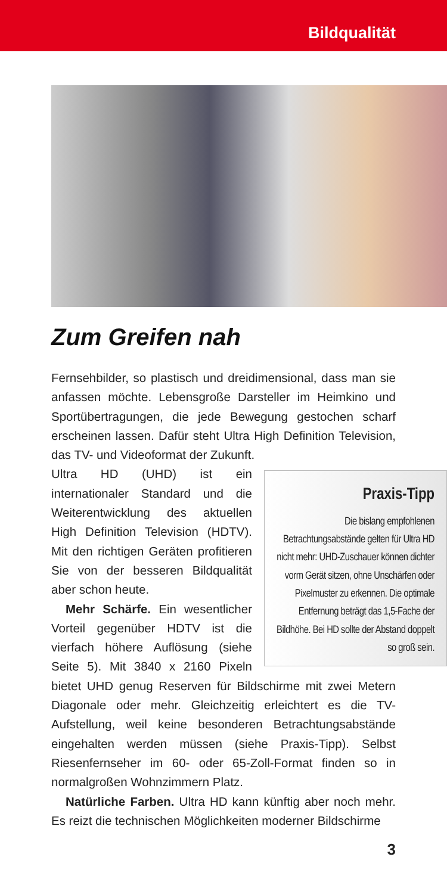Bildqualität
Zum Greifen nah
Fernsehbilder, so plastisch und dreidimensional, dass man sie anfassen möchte. Lebensgroße Darsteller im Heimkino und Sportübertragungen, die jede Bewegung gestochen scharf erscheinen lassen. Dafür steht Ultra High Definition Television, das TV- und Videoformat der Zukunft.
Praxis-Tipp
Die bislang empfohlenen Betrachtungsabstände gelten für Ultra HD nicht mehr: UHD-Zuschauer können dichter vorm Gerät sitzen, ohne Unschärfen oder Pixelmuster zu erkennen. Die optimale Entfernung beträgt das 1,5-Fache der Bildhöhe. Bei HD sollte der Abstand doppelt so groß sein.
Ultra HD (UHD) ist ein internationaler Standard und die Weiterentwicklung des aktuellen High Definition Television (HDTV). Mit den richtigen Geräten profitieren Sie von der besseren Bildqualität aber schon heute.
Mehr Schärfe. Ein wesentlicher Vorteil gegenüber HDTV ist die vierfach höhere Auflösung (siehe Seite 5). Mit 3840 x 2160 Pixeln bietet UHD genug Reserven für Bildschirme mit zwei Metern Diagonale oder mehr. Gleichzeitig erleichtert es die TV-Aufstellung, weil keine besonderen Betrachtungsabstände eingehalten werden müssen (siehe Praxis-Tipp). Selbst Riesenfernseher im 60- oder 65-Zoll-Format finden so in normalgroßen Wohnzimmern Platz.
Natürliche Farben. Ultra HD kann künftig aber noch mehr. Es reizt die technischen Möglichkeiten moderner Bildschirme
3